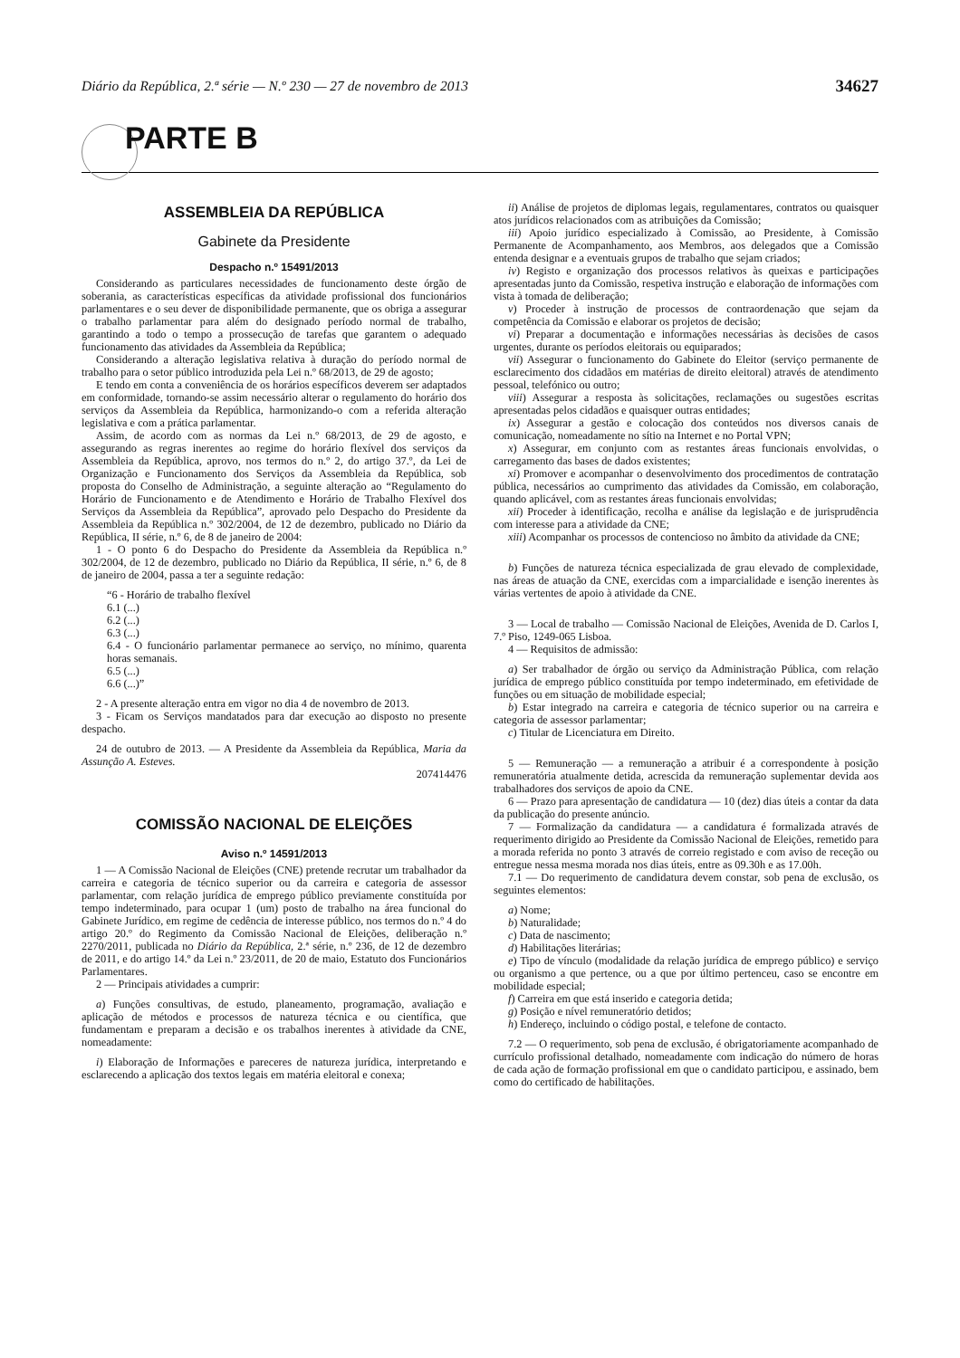Diário da República, 2.ª série — N.º 230 — 27 de novembro de 2013 34627
PARTE B
ASSEMBLEIA DA REPÚBLICA
Gabinete da Presidente
Despacho n.º 15491/2013
Considerando as particulares necessidades de funcionamento deste órgão de soberania, as características específicas da atividade profissional dos funcionários parlamentares e o seu dever de disponibilidade permanente, que os obriga a assegurar o trabalho parlamentar para além do designado período normal de trabalho, garantindo a todo o tempo a prossecução de tarefas que garantem o adequado funcionamento das atividades da Assembleia da República;
Considerando a alteração legislativa relativa à duração do período normal de trabalho para o setor público introduzida pela Lei n.º 68/2013, de 29 de agosto;
E tendo em conta a conveniência de os horários específicos deverem ser adaptados em conformidade, tornando-se assim necessário alterar o regulamento do horário dos serviços da Assembleia da República, harmonizando-o com a referida alteração legislativa e com a prática parlamentar.
Assim, de acordo com as normas da Lei n.º 68/2013, de 29 de agosto, e assegurando as regras inerentes ao regime do horário flexível dos serviços da Assembleia da República, aprovo, nos termos do n.º 2, do artigo 37.º, da Lei de Organização e Funcionamento dos Serviços da Assembleia da República, sob proposta do Conselho de Administração, a seguinte alteração ao “Regulamento do Horário de Funcionamento e de Atendimento e Horário de Trabalho Flexível dos Serviços da Assembleia da República”, aprovado pelo Despacho do Presidente da Assembleia da República n.º 302/2004, de 12 de dezembro, publicado no Diário da República, II série, n.º 6, de 8 de janeiro de 2004:
1 - O ponto 6 do Despacho do Presidente da Assembleia da República n.º 302/2004, de 12 de dezembro, publicado no Diário da República, II série, n.º 6, de 8 de janeiro de 2004, passa a ter a seguinte redação:
“6 - Horário de trabalho flexível
6.1 (...)
6.2 (...)
6.3 (...)
6.4 - O funcionário parlamentar permanece ao serviço, no mínimo, quarenta horas semanais.
6.5 (...)
6.6 (...)”
2 - A presente alteração entra em vigor no dia 4 de novembro de 2013.
3 - Ficam os Serviços mandatados para dar execução ao disposto no presente despacho.
24 de outubro de 2013. — A Presidente da Assembleia da República, Maria da Assunção A. Esteves.
207414476
COMISSÃO NACIONAL DE ELEIÇÕES
Aviso n.º 14591/2013
1 — A Comissão Nacional de Eleições (CNE) pretende recrutar um trabalhador da carreira e categoria de técnico superior ou da carreira e categoria de assessor parlamentar, com relação jurídica de emprego público previamente constituída por tempo indeterminado, para ocupar 1 (um) posto de trabalho na área funcional do Gabinete Jurídico, em regime de cedência de interesse público, nos termos do n.º 4 do artigo 20.º do Regimento da Comissão Nacional de Eleições, deliberação n.º 2270/2011, publicada no Diário da República, 2.ª série, n.º 236, de 12 de dezembro de 2011, e do artigo 14.º da Lei n.º 23/2011, de 20 de maio, Estatuto dos Funcionários Parlamentares.
2 — Principais atividades a cumprir:
a) Funções consultivas, de estudo, planeamento, programação, avaliação e aplicação de métodos e processos de natureza técnica e ou científica, que fundamentam e preparam a decisão e os trabalhos inerentes à atividade da CNE, nomeadamente:
i) Elaboração de Informações e pareceres de natureza jurídica, interpretando e esclarecendo a aplicação dos textos legais em matéria eleitoral e conexa;
ii) Análise de projetos de diplomas legais, regulamentares, contratos ou quaisquer atos jurídicos relacionados com as atribuições da Comissão;
iii) Apoio jurídico especializado à Comissão, ao Presidente, à Comissão Permanente de Acompanhamento, aos Membros, aos delegados que a Comissão entenda designar e a eventuais grupos de trabalho que sejam criados;
iv) Registo e organização dos processos relativos às queixas e participações apresentadas junto da Comissão, respetiva instrução e elaboração de informações com vista à tomada de deliberação;
v) Proceder à instrução de processos de contraordenação que sejam da competência da Comissão e elaborar os projetos de decisão;
vi) Preparar a documentação e informações necessárias às decisões de casos urgentes, durante os períodos eleitorais ou equiparados;
vii) Assegurar o funcionamento do Gabinete do Eleitor (serviço permanente de esclarecimento dos cidadãos em matérias de direito eleitoral) através de atendimento pessoal, telefónico ou outro;
viii) Assegurar a resposta às solicitações, reclamações ou sugestões escritas apresentadas pelos cidadãos e quaisquer outras entidades;
ix) Assegurar a gestão e colocação dos conteúdos nos diversos canais de comunicação, nomeadamente no sítio na Internet e no Portal VPN;
x) Assegurar, em conjunto com as restantes áreas funcionais envolvidas, o carregamento das bases de dados existentes;
xi) Promover e acompanhar o desenvolvimento dos procedimentos de contratação pública, necessários ao cumprimento das atividades da Comissão, em colaboração, quando aplicável, com as restantes áreas funcionais envolvidas;
xii) Proceder à identificação, recolha e análise da legislação e de jurisprudência com interesse para a atividade da CNE;
xiii) Acompanhar os processos de contencioso no âmbito da atividade da CNE;
b) Funções de natureza técnica especializada de grau elevado de complexidade, nas áreas de atuação da CNE, exercidas com a imparcialidade e isenção inerentes às várias vertentes de apoio à atividade da CNE.
3 — Local de trabalho — Comissão Nacional de Eleições, Avenida de D. Carlos I, 7.º Piso, 1249-065 Lisboa.
4 — Requisitos de admissão:
a) Ser trabalhador de órgão ou serviço da Administração Pública, com relação jurídica de emprego público constituída por tempo indeterminado, em efetividade de funções ou em situação de mobilidade especial;
b) Estar integrado na carreira e categoria de técnico superior ou na carreira e categoria de assessor parlamentar;
c) Titular de Licenciatura em Direito.
5 — Remuneração — a remuneração a atribuir é a correspondente à posição remuneratória atualmente detida, acrescida da remuneração suplementar devida aos trabalhadores dos serviços de apoio da CNE.
6 — Prazo para apresentação de candidatura — 10 (dez) dias úteis a contar da data da publicação do presente anúncio.
7 — Formalização da candidatura — a candidatura é formalizada através de requerimento dirigido ao Presidente da Comissão Nacional de Eleições, remetido para a morada referida no ponto 3 através de correio registado e com aviso de receção ou entregue nessa mesma morada nos dias úteis, entre as 09.30h e as 17.00h.
7.1 — Do requerimento de candidatura devem constar, sob pena de exclusão, os seguintes elementos:
a) Nome;
b) Naturalidade;
c) Data de nascimento;
d) Habilitações literárias;
e) Tipo de vínculo (modalidade da relação jurídica de emprego público) e serviço ou organismo a que pertence, ou a que por último pertenceu, caso se encontre em mobilidade especial;
f) Carreira em que está inserido e categoria detida;
g) Posição e nível remuneratório detidos;
h) Endereço, incluindo o código postal, e telefone de contacto.
7.2 — O requerimento, sob pena de exclusão, é obrigatoriamente acompanhado de currículo profissional detalhado, nomeadamente com indicação do número de horas de cada ação de formação profissional em que o candidato participou, e assinado, bem como do certificado de habilitações.